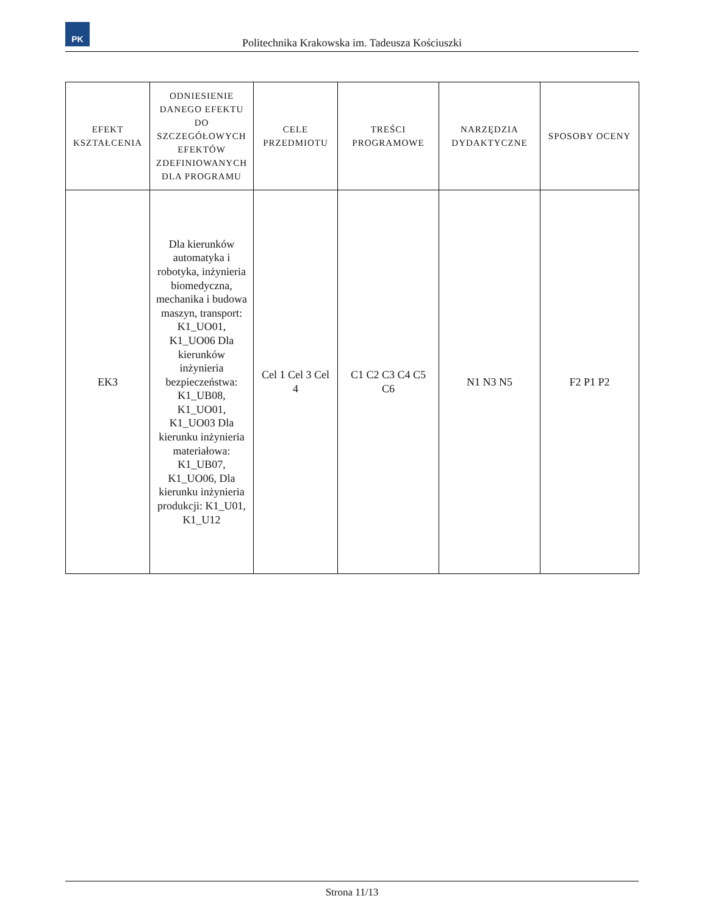PK
Politechnika Krakowska im. Tadeusza Kościuszki
| EFEKT KSZTAŁCENIA | ODNIESIENIE DANEGO EFEKTU DO SZCZEGÓŁOWYCH EFEKTÓW ZDEFINIOWANYCH DLA PROGRAMU | CELE PRZEDMIOTU | TREŚCI PROGRAMOWE | NARZĘDZIA DYDAKTYCZNE | SPOSOBY OCENY |
| --- | --- | --- | --- | --- | --- |
| EK3 | Dla kierunków automatyka i robotyka, inżynieria biomedyczna, mechanika i budowa maszyn, transport: K1_UO01, K1_UO06 Dla kierunków inżynieria bezpieczeństwa: K1_UB08, K1_UO01, K1_UO03 Dla kierunku inżynieria materiałowa: K1_UB07, K1_UO06, Dla kierunku inżynieria produkcji: K1_U01, K1_U12 | Cel 1 Cel 3 Cel 4 | C1 C2 C3 C4 C5 C6 | N1 N3 N5 | F2 P1 P2 |
Strona 11/13